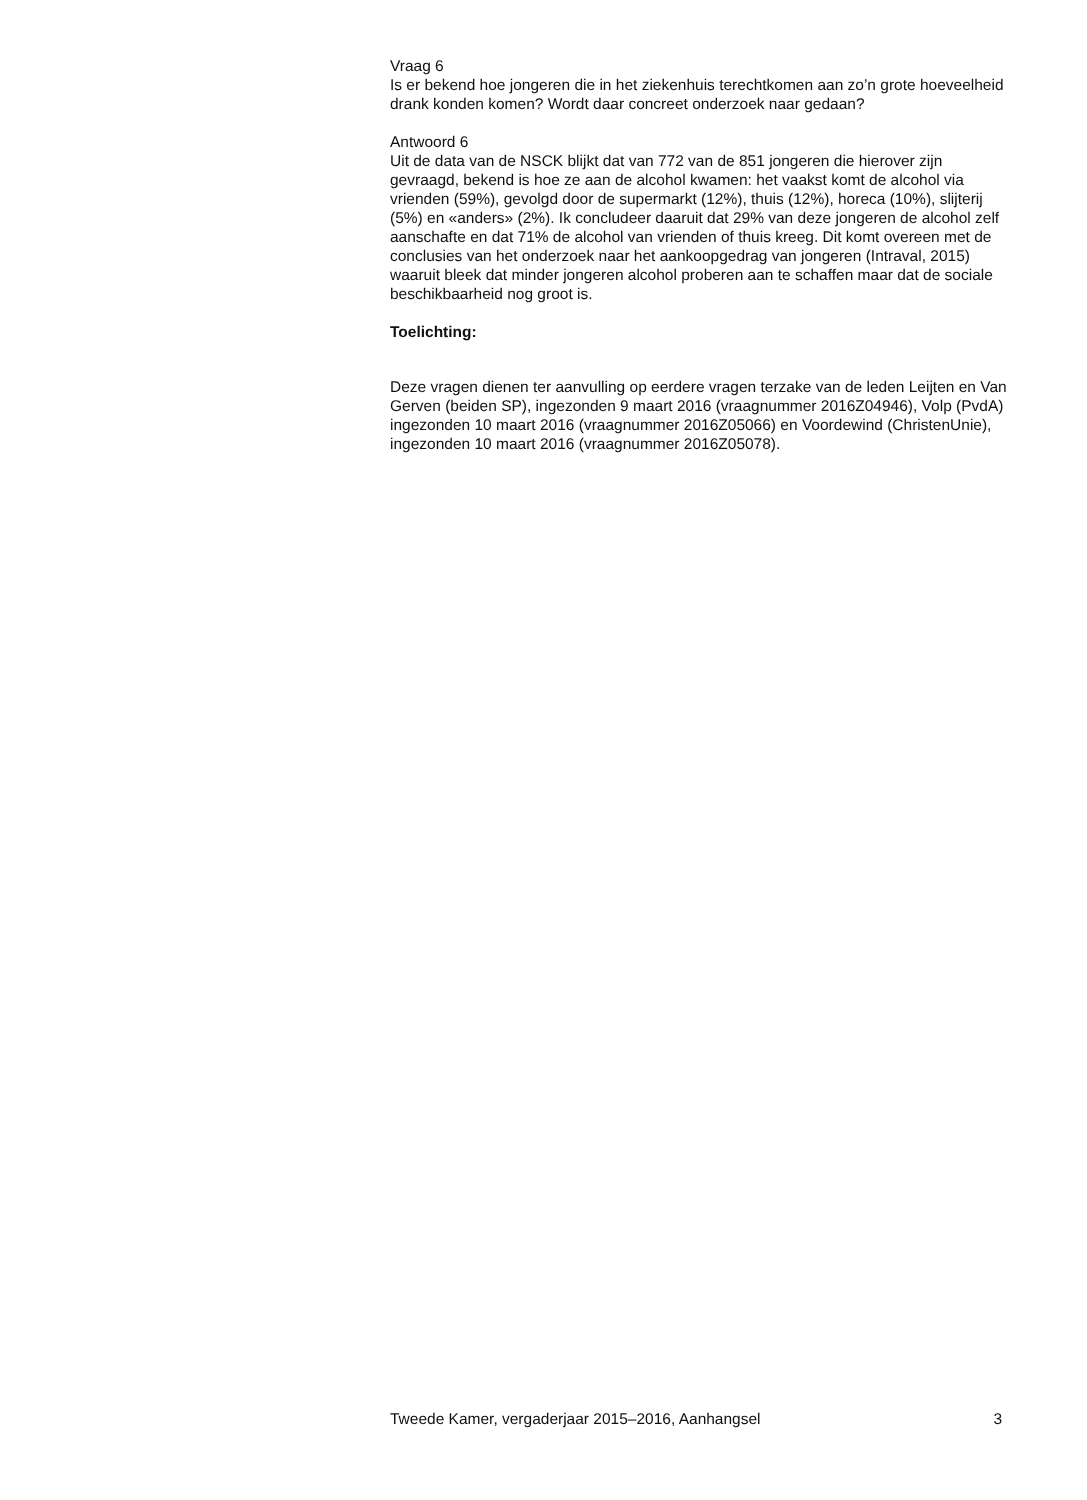Vraag 6
Is er bekend hoe jongeren die in het ziekenhuis terechtkomen aan zo’n grote hoeveelheid drank konden komen? Wordt daar concreet onderzoek naar gedaan?
Antwoord 6
Uit de data van de NSCK blijkt dat van 772 van de 851 jongeren die hierover zijn gevraagd, bekend is hoe ze aan de alcohol kwamen: het vaakst komt de alcohol via vrienden (59%), gevolgd door de supermarkt (12%), thuis (12%), horeca (10%), slijterij (5%) en «anders» (2%). Ik concludeer daaruit dat 29% van deze jongeren de alcohol zelf aanschafte en dat 71% de alcohol van vrienden of thuis kreeg. Dit komt overeen met de conclusies van het onderzoek naar het aankoopgedrag van jongeren (Intraval, 2015) waaruit bleek dat minder jongeren alcohol proberen aan te schaffen maar dat de sociale beschikbaarheid nog groot is.
Toelichting:
Deze vragen dienen ter aanvulling op eerdere vragen terzake van de leden Leijten en Van Gerven (beiden SP), ingezonden 9 maart 2016 (vraagnummer 2016Z04946), Volp (PvdA) ingezonden 10 maart 2016 (vraagnummer 2016Z05066) en Voordewind (ChristenUnie), ingezonden 10 maart 2016 (vraagnummer 2016Z05078).
Tweede Kamer, vergaderjaar 2015–2016, Aanhangsel 3